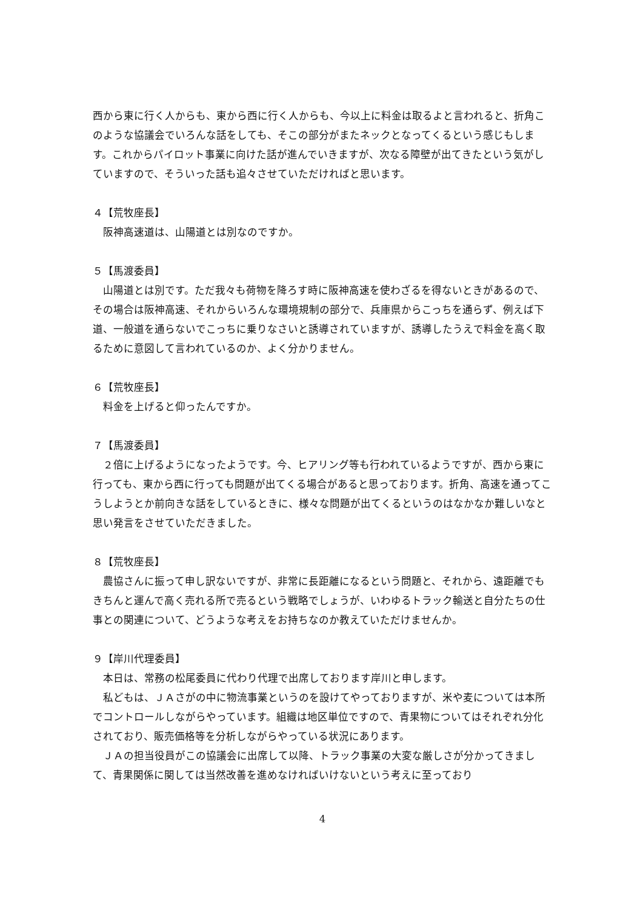西から東に行く人からも、東から西に行く人からも、今以上に料金は取るよと言われると、折角このような協議会でいろんな話をしても、そこの部分がまたネックとなってくるという感じもします。これからパイロット事業に向けた話が進んでいきますが、次なる障壁が出てきたという気がしていますので、そういった話も追々させていただければと思います。
４【荒牧座長】
　阪神高速道は、山陽道とは別なのですか。
５【馬渡委員】
　山陽道とは別です。ただ我々も荷物を降ろす時に阪神高速を使わざるを得ないときがあるので、その場合は阪神高速、それからいろんな環境規制の部分で、兵庫県からこっちを通らず、例えば下道、一般道を通らないでこっちに乗りなさいと誘導されていますが、誘導したうえで料金を高く取るために意図して言われているのか、よく分かりません。
６【荒牧座長】
　料金を上げると仰ったんですか。
７【馬渡委員】
　２倍に上げるようになったようです。今、ヒアリング等も行われているようですが、西から東に行っても、東から西に行っても問題が出てくる場合があると思っております。折角、高速を通ってこうしようとか前向きな話をしているときに、様々な問題が出てくるというのはなかなか難しいなと思い発言をさせていただきました。
８【荒牧座長】
　農協さんに振って申し訳ないですが、非常に長距離になるという問題と、それから、遠距離でもきちんと運んで高く売れる所で売るという戦略でしょうが、いわゆるトラック輸送と自分たちの仕事との関連について、どうような考えをお持ちなのか教えていただけませんか。
９【岸川代理委員】
　本日は、常務の松尾委員に代わり代理で出席しております岸川と申します。
　私どもは、ＪＡさがの中に物流事業というのを設けてやっておりますが、米や麦については本所でコントロールしながらやっています。組織は地区単位ですので、青果物についてはそれぞれ分化されており、販売価格等を分析しながらやっている状況にあります。
　ＪＡの担当役員がこの協議会に出席して以降、トラック事業の大変な厳しさが分かってきまして、青果関係に関しては当然改善を進めなければいけないという考えに至っており
4